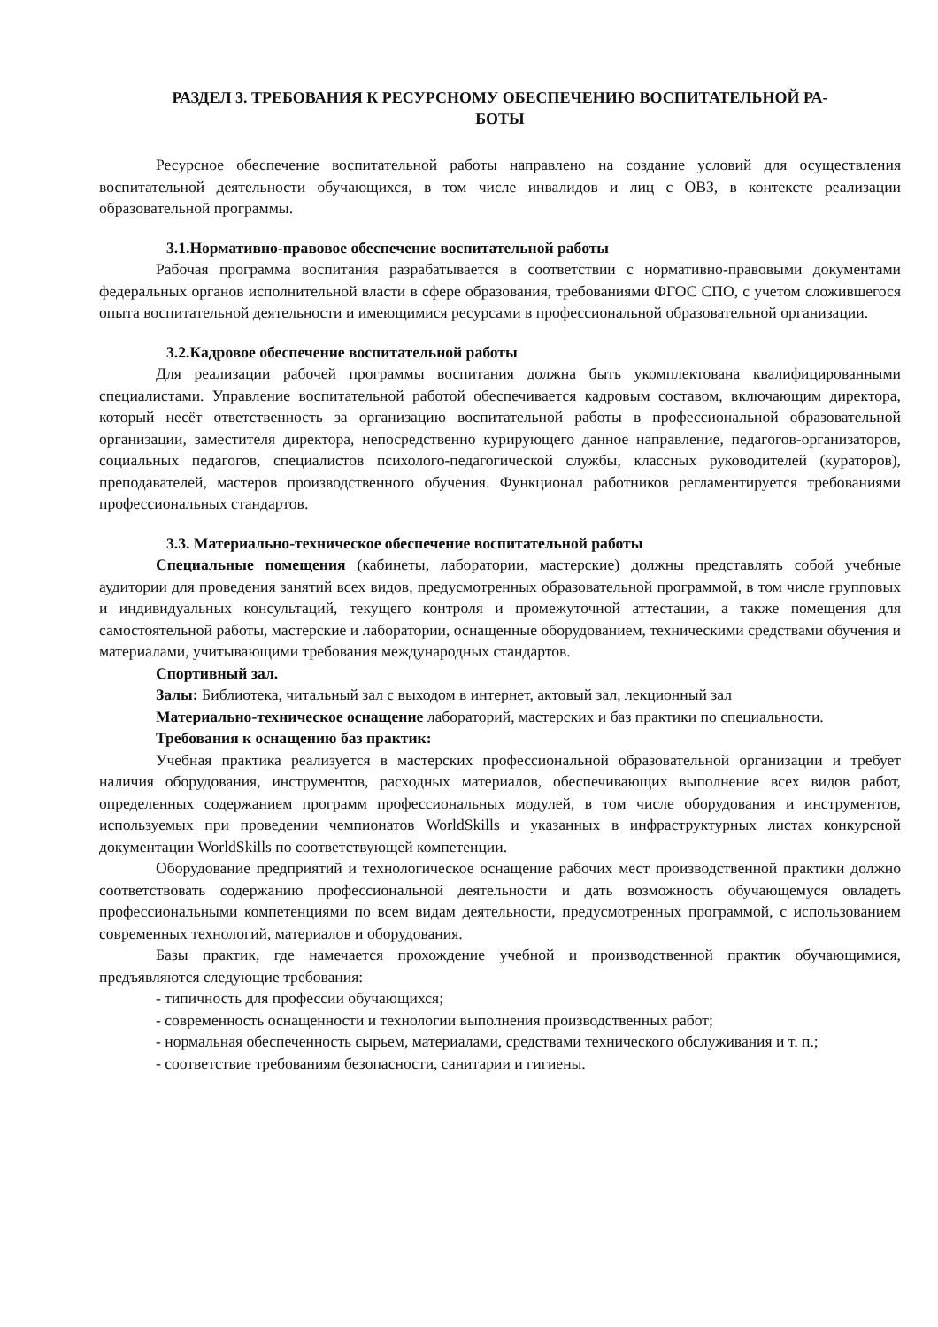РАЗДЕЛ 3. ТРЕБОВАНИЯ К РЕСУРСНОМУ ОБЕСПЕЧЕНИЮ ВОСПИТАТЕЛЬНОЙ РА-
БОТЫ
Ресурсное обеспечение воспитательной работы направлено на создание условий для осуществления воспитательной деятельности обучающихся, в том числе инвалидов и лиц с ОВЗ, в контексте реализации образовательной программы.
3.1.Нормативно-правовое обеспечение воспитательной работы
Рабочая программа воспитания разрабатывается в соответствии с нормативно-правовыми документами федеральных органов исполнительной власти в сфере образования, требованиями ФГОС СПО, с учетом сложившегося опыта воспитательной деятельности и имеющимися ресурсами в профессиональной образовательной организации.
3.2.Кадровое обеспечение воспитательной работы
Для реализации рабочей программы воспитания должна быть укомплектована квалифицированными специалистами. Управление воспитательной работой обеспечивается кадровым составом, включающим директора, который несёт ответственность за организацию воспитательной работы в профессиональной образовательной организации, заместителя директора, непосредственно курирующего данное направление, педагогов-организаторов, социальных педагогов, специалистов психолого-педагогической службы, классных руководителей (кураторов), преподавателей, мастеров производственного обучения. Функционал работников регламентируется требованиями профессиональных стандартов.
3.3. Материально-техническое обеспечение воспитательной работы
Специальные помещения (кабинеты, лаборатории, мастерские) должны представлять собой учебные аудитории для проведения занятий всех видов, предусмотренных образовательной программой, в том числе групповых и индивидуальных консультаций, текущего контроля и промежуточной аттестации, а также помещения для самостоятельной работы, мастерские и лаборатории, оснащенные оборудованием, техническими средствами обучения и материалами, учитывающими требования международных стандартов.
Спортивный зал.
Залы: Библиотека, читальный зал с выходом в интернет, актовый зал, лекционный зал
Материально-техническое оснащение лабораторий, мастерских и баз практики по специальности.
Требования к оснащению баз практик:
Учебная практика реализуется в мастерских профессиональной образовательной организации и требует наличия оборудования, инструментов, расходных материалов, обеспечивающих выполнение всех видов работ, определенных содержанием программ профессиональных модулей, в том числе оборудования и инструментов, используемых при проведении чемпионатов WorldSkills и указанных в инфраструктурных листах конкурсной документации WorldSkills по соответствующей компетенции.
Оборудование предприятий и технологическое оснащение рабочих мест производственной практики должно соответствовать содержанию профессиональной деятельности и дать возможность обучающемуся овладеть профессиональными компетенциями по всем видам деятельности, предусмотренных программой, с использованием современных технологий, материалов и оборудования.
Базы практик, где намечается прохождение учебной и производственной практик обучающимися, предъявляются следующие требования:
- типичность для профессии обучающихся;
- современность оснащенности и технологии выполнения производственных работ;
- нормальная обеспеченность сырьем, материалами, средствами технического обслуживания и т. п.;
- соответствие требованиям безопасности, санитарии и гигиены.